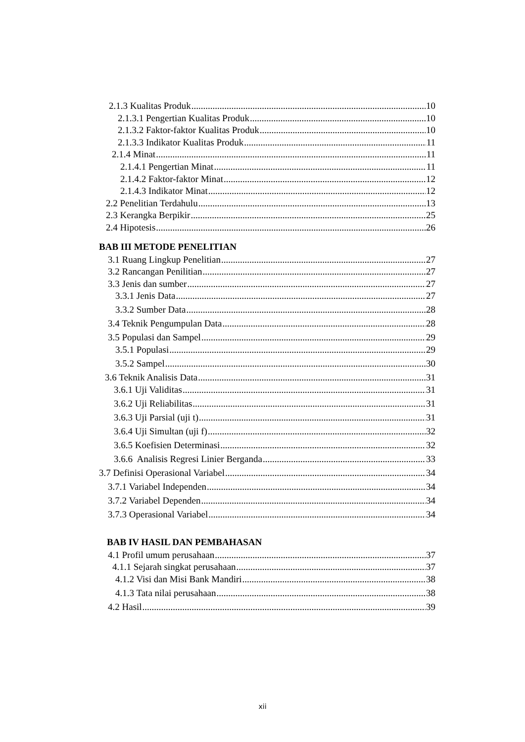2.1.3 Kualitas Produk 10
2.1.3.1 Pengertian Kualitas Produk 10
2.1.3.2 Faktor-faktor Kualitas Produk 10
2.1.3.3 Indikator Kualitas Produk 11
2.1.4 Minat 11
2.1.4.1 Pengertian Minat 11
2.1.4.2 Faktor-faktor Minat 12
2.1.4.3 Indikator Minat 12
2.2 Penelitian Terdahulu 13
2.3 Kerangka Berpikir 25
2.4 Hipotesis 26
BAB III METODE PENELITIAN
3.1 Ruang Lingkup Penelitian 27
3.2 Rancangan Penilitian 27
3.3 Jenis dan sumber 27
3.3.1 Jenis Data 27
3.3.2 Sumber Data 28
3.4 Teknik Pengumpulan Data 28
3.5 Populasi dan Sampel 29
3.5.1 Populasi 29
3.5.2 Sampel 30
3.6 Teknik Analisis Data 31
3.6.1 Uji Validitas 31
3.6.2 Uji Reliabilitas 31
3.6.3 Uji Parsial (uji t) 31
3.6.4 Uji Simultan (uji f) 32
3.6.5 Koefisien Determinasi 32
3.6.6 Analisis Regresi Linier Berganda 33
3.7 Definisi Operasional Variabel 34
3.7.1 Variabel Independen 34
3.7.2 Variabel Dependen 34
3.7.3 Operasional Variabel 34
BAB IV HASIL DAN PEMBAHASAN
4.1 Profil umum perusahaan 37
4.1.1 Sejarah singkat perusahaan 37
4.1.2 Visi dan Misi Bank Mandiri 38
4.1.3 Tata nilai perusahaan 38
4.2 Hasil 39
xii